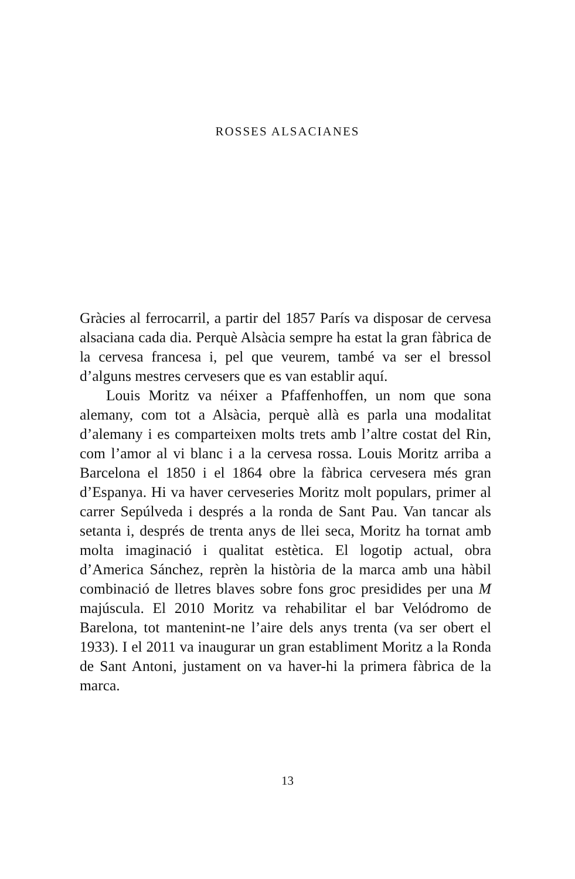ROSSES ALSACIANES
Gràcies al ferrocarril, a partir del 1857 París va disposar de cervesa alsaciana cada dia. Perquè Alsàcia sempre ha estat la gran fàbrica de la cervesa francesa i, pel que veurem, també va ser el bressol d’alguns mestres cervesers que es van establir aquí.
Louis Moritz va néixer a Pfaffenhoffen, un nom que sona alemany, com tot a Alsàcia, perquè allà es parla una modalitat d’alemany i es comparteixen molts trets amb l’altre costat del Rin, com l’amor al vi blanc i a la cervesa rossa. Louis Moritz arriba a Barcelona el 1850 i el 1864 obre la fàbrica cervesera més gran d’Espanya. Hi va haver cerveseries Moritz molt populars, primer al carrer Sepúlveda i després a la ronda de Sant Pau. Van tancar als setanta i, després de trenta anys de llei seca, Moritz ha tornat amb molta imaginació i qualitat estètica. El logotip actual, obra d’America Sánchez, reprèn la història de la marca amb una hàbil combinació de lletres blaves sobre fons groc presidides per una M majúscula. El 2010 Moritz va rehabilitar el bar Velódromo de Barelona, tot mantenint-ne l’aire dels anys trenta (va ser obert el 1933). I el 2011 va inaugurar un gran establiment Moritz a la Ronda de Sant Antoni, justament on va haver-hi la primera fàbrica de la marca.
13